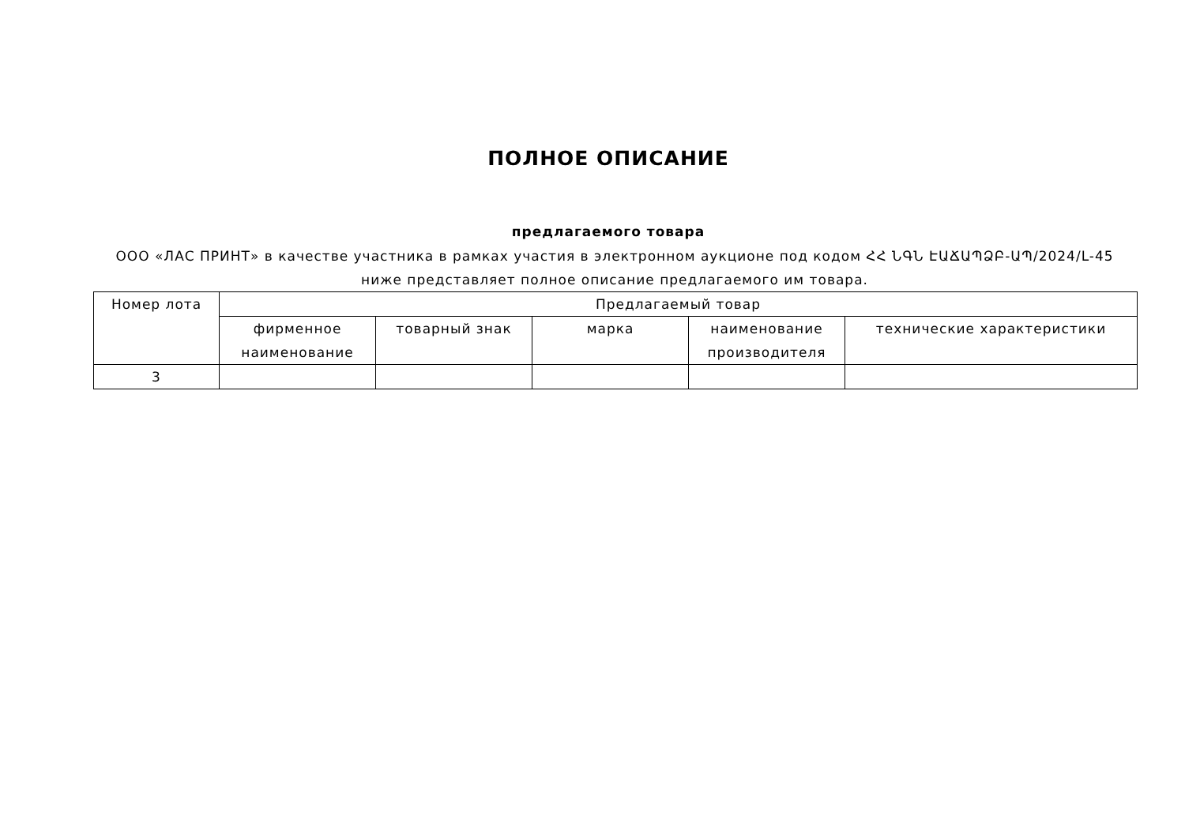ПОЛНОЕ ОПИСАНИЕ
предлагаемого товара
ООО «ЛАС ПРИНТ» в качестве участника в рамках участия в электронном аукционе под кодом ՀՀ ՆԳՆ ԷԱՃԱՊՁԲ-ԱՊ/2024/L-45 ниже представляет полное описание предлагаемого им товара.
| Номер лота | Предлагаемый товар | | | | |
| --- | --- | --- | --- | --- | --- |
| | фирменное наименование | товарный знак | марка | наименование производителя | технические характеристики |
| 3 | | | | | |